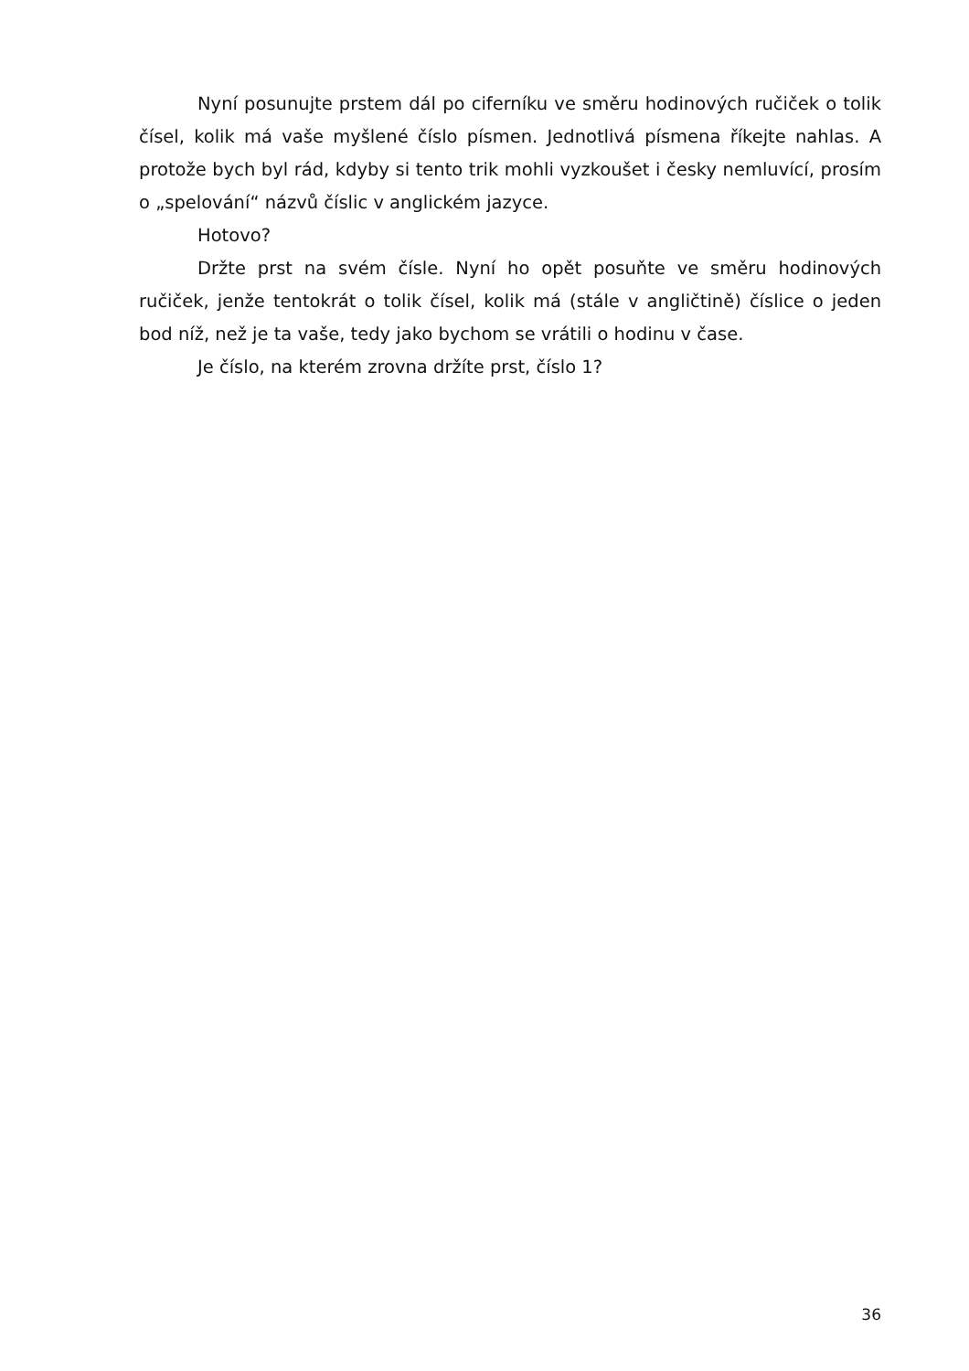Nyní posunujte prstem dál po ciferníku ve směru hodinových ručiček o tolik čísel, kolik má vaše myšlené číslo písmen. Jednotlivá písmena říkejte nahlas. A protože bych byl rád, kdyby si tento trik mohli vyzkoušet i česky nemluvící, prosím o „spelování“ názvů číslic v anglickém jazyce.
Hotovo?
Držte prst na svém čísle. Nyní ho opět posuňte ve směru hodinových ručiček, jenže tentokrát o tolik čísel, kolik má (stále v angličtině) číslice o jeden bod níž, než je ta vaše, tedy jako bychom se vrátili o hodinu v čase.
Je číslo, na kterém zrovna držíte prst, číslo 1?
36